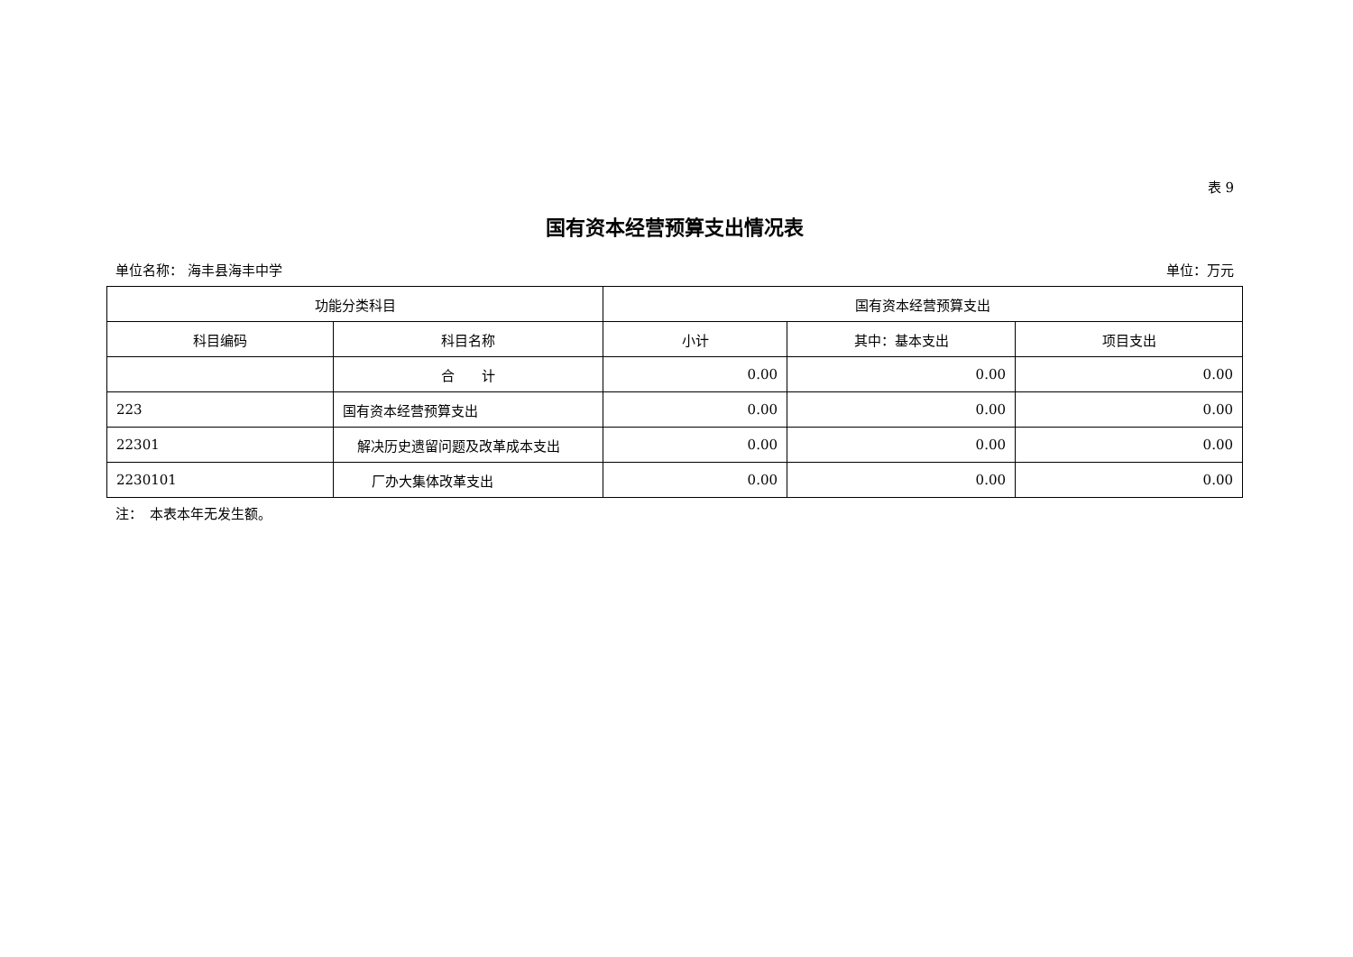表 9
国有资本经营预算支出情况表
单位名称： 海丰县海丰中学 单位：万元
| 功能分类科目 | | 国有资本经营预算支出 | | |
| --- | --- | --- | --- | --- |
| 科目编码 | 科目名称 | 小计 | 其中：基本支出 | 项目支出 |
| | 合 计 | 0.00 | 0.00 | 0.00 |
| 223 | 国有资本经营预算支出 | 0.00 | 0.00 | 0.00 |
| 22301 | 解决历史遗留问题及改革成本支出 | 0.00 | 0.00 | 0.00 |
| 2230101 | 厂办大集体改革支出 | 0.00 | 0.00 | 0.00 |
注：　本表本年无发生额。